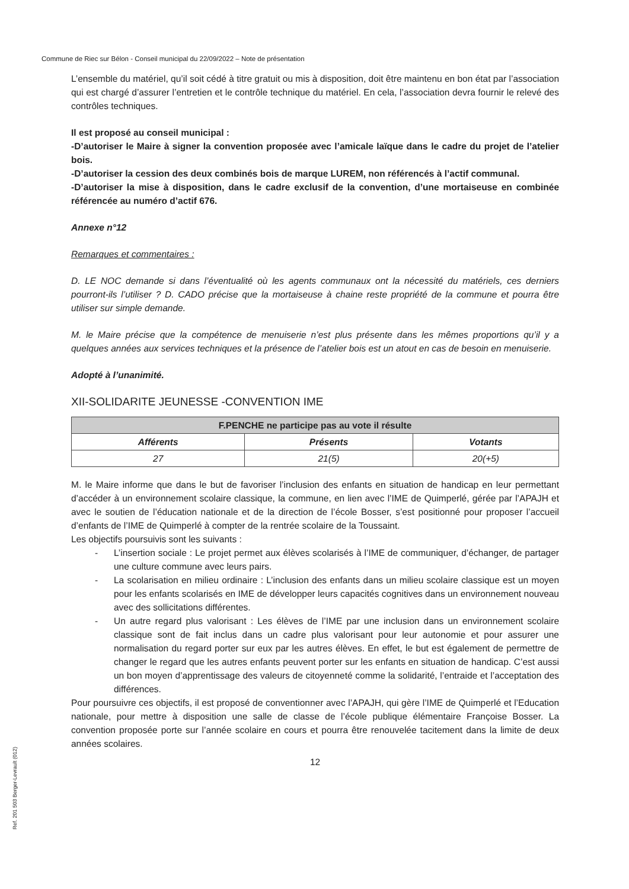Commune de Riec sur Bélon - Conseil municipal du 22/09/2022 – Note de présentation
L’ensemble du matériel, qu’il soit cédé à titre gratuit ou mis à disposition, doit être maintenu en bon état par l’association qui est chargé d’assurer l’entretien et le contrôle technique du matériel. En cela, l’association devra fournir le relevé des contrôles techniques.
Il est proposé au conseil municipal :
-D’autoriser le Maire à signer la convention proposée avec l’amicale laïque dans le cadre du projet de l’atelier bois.
-D’autoriser la cession des deux combinés bois de marque LUREM, non référencés à l’actif communal.
-D’autoriser la mise à disposition, dans le cadre exclusif de la convention, d’une mortaiseuse en combinée référencée au numéro d’actif 676.
Annexe n°12
Remarques et commentaires :
D. LE NOC demande si dans l’éventualité où les agents communaux ont la nécessité du matériels, ces derniers pourront-ils l’utiliser ? D. CADO précise que la mortaiseuse à chaine reste propriété de la commune et pourra être utiliser sur simple demande.
M. le Maire précise que la compétence de menuiserie n’est plus présente dans les mêmes proportions qu’il y a quelques années aux services techniques et la présence de l’atelier bois est un atout en cas de besoin en menuiserie.
Adopté à l’unanimité.
XII-SOLIDARITE JEUNESSE -CONVENTION IME
| F.PENCHE ne participe pas au vote il résulte | | |
| --- | --- | --- |
| Afférents | Présents | Votants |
| 27 | 21(5) | 20(+5) |
M. le Maire informe que dans le but de favoriser l’inclusion des enfants en situation de handicap en leur permettant d’accéder à un environnement scolaire classique, la commune, en lien avec l’IME de Quimperlé, gérée par l’APAJH et avec le soutien de l’éducation nationale et de la direction de l’école Bosser, s’est positionné pour proposer l’accueil d’enfants de l’IME de Quimperlé à compter de la rentrée scolaire de la Toussaint.
Les objectifs poursuivis sont les suivants :
- L’insertion sociale : Le projet permet aux élèves scolarisés à l’IME de communiquer, d’échanger, de partager une culture commune avec leurs pairs.
- La scolarisation en milieu ordinaire : L’inclusion des enfants dans un milieu scolaire classique est un moyen pour les enfants scolarisés en IME de développer leurs capacités cognitives dans un environnement nouveau avec des sollicitations différentes.
- Un autre regard plus valorisant : Les élèves de l’IME par une inclusion dans un environnement scolaire classique sont de fait inclus dans un cadre plus valorisant pour leur autonomie et pour assurer une normalisation du regard porter sur eux par les autres élèves. En effet, le but est également de permettre de changer le regard que les autres enfants peuvent porter sur les enfants en situation de handicap. C’est aussi un bon moyen d’apprentissage des valeurs de citoyenneté comme la solidarité, l’entraide et l’acceptation des différences.
Pour poursuivre ces objectifs, il est proposé de conventionner avec l’APAJH, qui gère l’IME de Quimperlé et l’Education nationale, pour mettre à disposition une salle de classe de l’école publique élémentaire Françoise Bosser. La convention proposée porte sur l’année scolaire en cours et pourra être renouvelée tacitement dans la limite de deux années scolaires.
12
Ref. 201 503 Berger-Levrault (012)